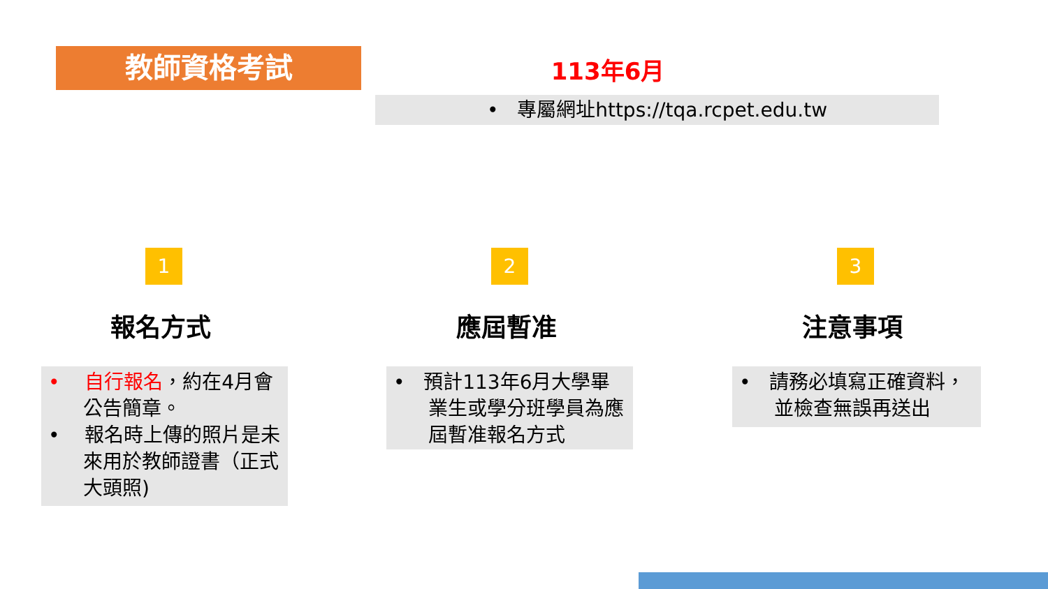教師資格考試 113年6月
• 專屬網址https://tqa.rcpet.edu.tw
1 2 3
報名方式 應屆暫准 注意事項
• 自行報名，約在4月會公告簡章。
• 報名時上傳的照片是未來用於教師證書（正式大頭照)
• 預計113年6月大學畢業生或學分班學員為應屆暫准報名方式
• 請務必填寫正確資料，並檢查無誤再送出